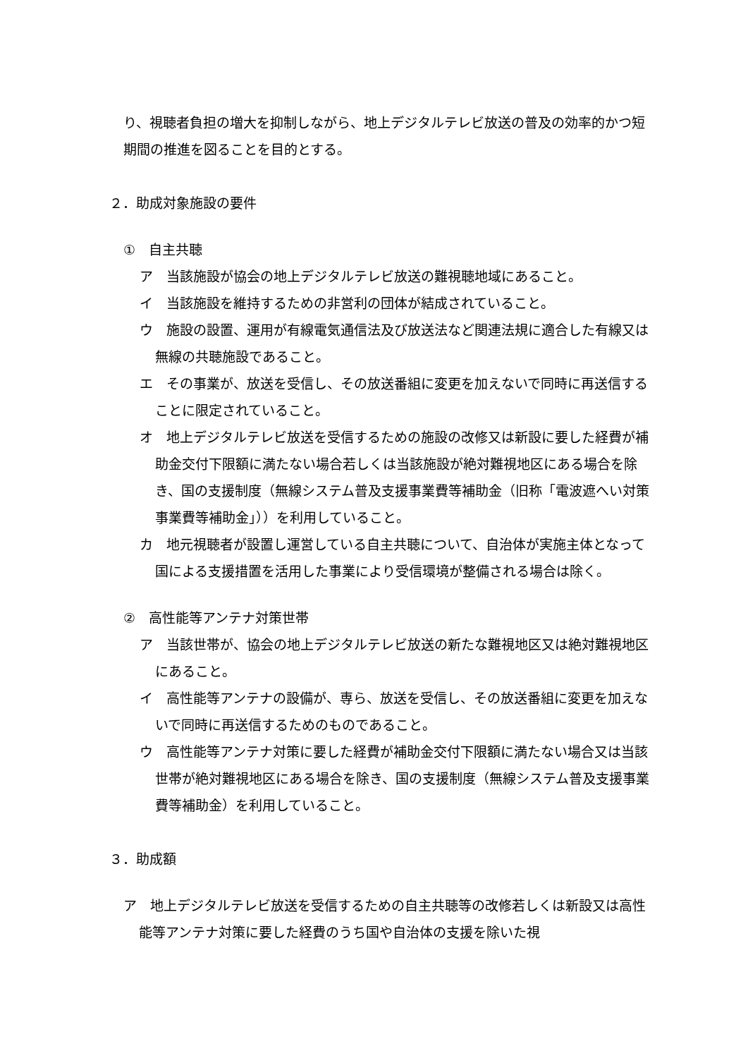り、視聴者負担の増大を抑制しながら、地上デジタルテレビ放送の普及の効率的かつ短期間の推進を図ることを目的とする。
２．助成対象施設の要件
①　自主共聴
ア　当該施設が協会の地上デジタルテレビ放送の難視聴地域にあること。
イ　当該施設を維持するための非営利の団体が結成されていること。
ウ　施設の設置、運用が有線電気通信法及び放送法など関連法規に適合した有線又は無線の共聴施設であること。
エ　その事業が、放送を受信し、その放送番組に変更を加えないで同時に再送信することに限定されていること。
オ　地上デジタルテレビ放送を受信するための施設の改修又は新設に要した経費が補助金交付下限額に満たない場合若しくは当該施設が絶対難視地区にある場合を除き、国の支援制度（無線システム普及支援事業費等補助金（旧称「電波遮へい対策事業費等補助金」））を利用していること。
カ　地元視聴者が設置し運営している自主共聴について、自治体が実施主体となって国による支援措置を活用した事業により受信環境が整備される場合は除く。
②　高性能等アンテナ対策世帯
ア　当該世帯が、協会の地上デジタルテレビ放送の新たな難視地区又は絶対難視地区にあること。
イ　高性能等アンテナの設備が、専ら、放送を受信し、その放送番組に変更を加えないで同時に再送信するためのものであること。
ウ　高性能等アンテナ対策に要した経費が補助金交付下限額に満たない場合又は当該世帯が絶対難視地区にある場合を除き、国の支援制度（無線システム普及支援事業費等補助金）を利用していること。
３．助成額
ア　地上デジタルテレビ放送を受信するための自主共聴等の改修若しくは新設又は高性能等アンテナ対策に要した経費のうち国や自治体の支援を除いた視